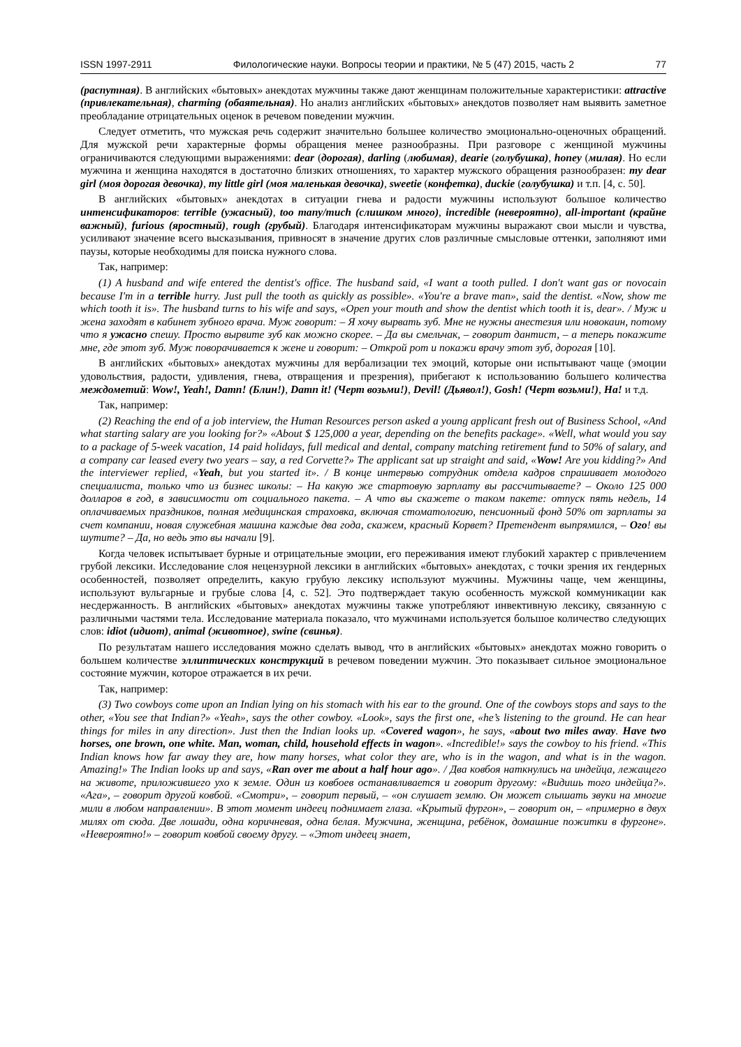ISSN 1997-2911 Филологические науки. Вопросы теории и практики, № 5 (47) 2015, часть 2 77
(распутная). В английских «бытовых» анекдотах мужчины также дают женщинам положительные характеристики: attractive (привлекательная), charming (обаятельная). Но анализ английских «бытовых» анекдотов позволяет нам выявить заметное преобладание отрицательных оценок в речевом поведении мужчин.
Следует отметить, что мужская речь содержит значительно большее количество эмоционально-оценочных обращений. Для мужской речи характерные формы обращения менее разнообразны. При разговоре с женщиной мужчины ограничиваются следующими выражениями: dear (дорогая), darling (любимая), dearie (голубушка), honey (милая). Но если мужчина и женщина находятся в достаточно близких отношениях, то характер мужского обращения разнообразен: my dear girl (моя дорогая девочка), my little girl (моя маленькая девочка), sweetie (конфетка), duckie (голубушка) и т.п. [4, с. 50].
В английских «бытовых» анекдотах в ситуации гнева и радости мужчины используют большое количество интенсификаторов: terrible (ужасный), too many/much (слишком много), incredible (невероятно), all-important (крайне важный), furious (яростный), rough (грубый). Благодаря интенсификаторам мужчины выражают свои мысли и чувства, усиливают значение всего высказывания, привносят в значение других слов различные смысловые оттенки, заполняют ими паузы, которые необходимы для поиска нужного слова.
Так, например:
(1) A husband and wife entered the dentist's office. The husband said, «I want a tooth pulled. I don't want gas or novocain because I'm in a terrible hurry. Just pull the tooth as quickly as possible». «You're a brave man», said the dentist. «Now, show me which tooth it is». The husband turns to his wife and says, «Open your mouth and show the dentist which tooth it is, dear». / Муж и жена заходят в кабинет зубного врача. Муж говорит: – Я хочу вырвать зуб. Мне не нужны анестезия или новокаин, потому что я ужасно спешу. Просто вырвите зуб как можно скорее. – Да вы смельчак, – говорит дантист, – а теперь покажите мне, где этот зуб. Муж поворачивается к жене и говорит: – Открой рот и покажи врачу этот зуб, дорогая [10].
В английских «бытовых» анекдотах мужчины для вербализации тех эмоций, которые они испытывают чаще (эмоции удовольствия, радости, удивления, гнева, отвращения и презрения), прибегают к использованию большего количества междометий: Wow!, Yeah!, Damn! (Блин!), Damn it! (Черт возьми!), Devil! (Дьявол!), Gosh! (Черт возьми!), Ha! и т.д.
Так, например:
(2) Reaching the end of a job interview, the Human Resources person asked a young applicant fresh out of Business School, «And what starting salary are you looking for?» «About $ 125,000 a year, depending on the benefits package». «Well, what would you say to a package of 5-week vacation, 14 paid holidays, full medical and dental, company matching retirement fund to 50% of salary, and a company car leased every two years – say, a red Corvette?» The applicant sat up straight and said, «Wow! Are you kidding?» And the interviewer replied, «Yeah, but you started it». / В конце интервью сотрудник отдела кадров спрашивает молодого специалиста, только что из бизнес школы: – На какую же стартовую зарплату вы рассчитываете? – Около 125 000 долларов в год, в зависимости от социального пакета. – А что вы скажете о таком пакете: отпуск пять недель, 14 оплачиваемых праздников, полная медицинская страховка, включая стоматологию, пенсионный фонд 50% от зарплаты за счет компании, новая служебная машина каждые два года, скажем, красный Корвет? Претендент выпрямился, – Ого! вы шутите? – Да, но ведь это вы начали [9].
Когда человек испытывает бурные и отрицательные эмоции, его переживания имеют глубокий характер с привлечением грубой лексики. Исследование слоя нецензурной лексики в английских «бытовых» анекдотах, с точки зрения их гендерных особенностей, позволяет определить, какую грубую лексику используют мужчины. Мужчины чаще, чем женщины, используют вульгарные и грубые слова [4, с. 52]. Это подтверждает такую особенность мужской коммуникации как несдержанность. В английских «бытовых» анекдотах мужчины также употребляют инвективную лексику, связанную с различными частями тела. Исследование материала показало, что мужчинами используется большое количество следующих слов: idiot (идиот), animal (животное), swine (свинья).
По результатам нашего исследования можно сделать вывод, что в английских «бытовых» анекдотах можно говорить о большем количестве эллиптических конструкций в речевом поведении мужчин. Это показывает сильное эмоциональное состояние мужчин, которое отражается в их речи.
Так, например:
(3) Two cowboys come upon an Indian lying on his stomach with his ear to the ground. One of the cowboys stops and says to the other, «You see that Indian?» «Yeah», says the other cowboy. «Look», says the first one, «he’s listening to the ground. He can hear things for miles in any direction». Just then the Indian looks up. «Covered wagon», he says, «about two miles away. Have two horses, one brown, one white. Man, woman, child, household effects in wagon». «Incredible!» says the cowboy to his friend. «This Indian knows how far away they are, how many horses, what color they are, who is in the wagon, and what is in the wagon. Amazing!» The Indian looks up and says, «Ran over me about a half hour ago». / Два ковбоя наткнулись на индейца, лежащего на животе, приложившего ухо к земле. Один из ковбоев останавливается и говорит другому: «Видишь того индейца?». «Ага», – говорит другой ковбой. «Смотри», – говорит первый, – «он слушает землю. Он может слышать звуки на многие мили в любом направлении». В этот момент индеец поднимает глаза. «Крытый фургон», – говорит он, – «примерно в двух милях от сюда. Две лошади, одна коричневая, одна белая. Мужчина, женщина, ребёнок, домашние пожитки в фургоне». «Невероятно!» – говорит ковбой своему другу. – «Этот индеец знает,